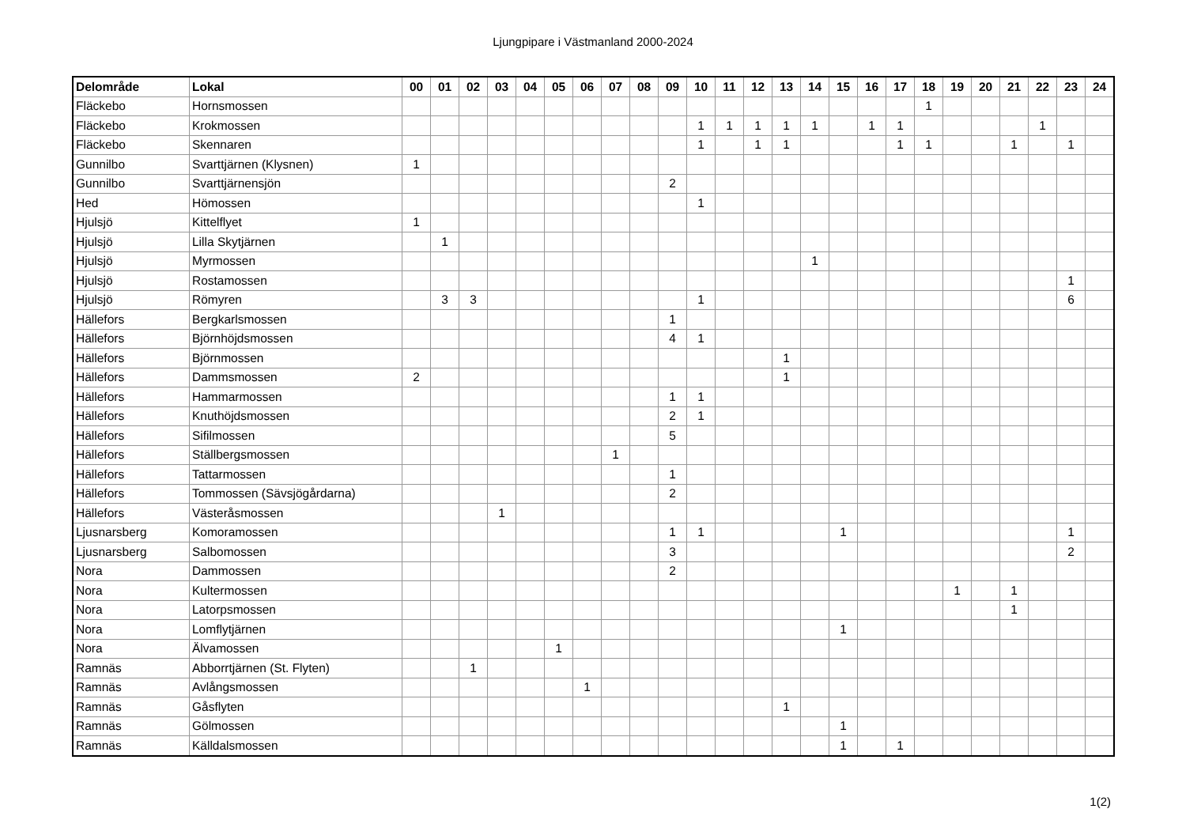Ljungpipare i Västmanland 2000-2024
| Delområde | Lokal | 00 | 01 | 02 | 03 | 04 | 05 | 06 | 07 | 08 | 09 | 10 | 11 | 12 | 13 | 14 | 15 | 16 | 17 | 18 | 19 | 20 | 21 | 22 | 23 | 24 |
| --- | --- | --- | --- | --- | --- | --- | --- | --- | --- | --- | --- | --- | --- | --- | --- | --- | --- | --- | --- | --- | --- | --- | --- | --- | --- | --- |
| Fläckebo | Hornsmossen | | | | | | | | | | | | | | | | | | | 1 | | | | | | |
| Fläckebo | Krokmossen | | | | | | | | | | | 1 | 1 | 1 | 1 | 1 | | 1 | 1 | | | | | 1 | | |
| Fläckebo | Skennaren | | | | | | | | | | | 1 | | 1 | 1 | | | | 1 | 1 | | | 1 | | 1 | |
| Gunnilbo | Svarttjärnen (Klysnen) | 1 | | | | | | | | | | | | | | | | | | | | | | | | |
| Gunnilbo | Svarttjärnensjön | | | | | | | | | | 2 | | | | | | | | | | | | | | | |
| Hed | Hömossen | | | | | | | | | | | 1 | | | | | | | | | | | | | | |
| Hjulsjö | Kittelflyet | 1 | | | | | | | | | | | | | | | | | | | | | | | | |
| Hjulsjö | Lilla Skytjärnen | | 1 | | | | | | | | | | | | | | | | | | | | | | | |
| Hjulsjö | Myrmossen | | | | | | | | | | | | | | | 1 | | | | | | | | | | |
| Hjulsjö | Rostamossen | | | | | | | | | | | | | | | | | | | | | | | | 1 | |
| Hjulsjö | Römyren | | 3 | 3 | | | | | | | | 1 | | | | | | | | | | | | | 6 | |
| Hällefors | Bergkarlsmossen | | | | | | | | | | 1 | | | | | | | | | | | | | | | |
| Hällefors | Björnhöjdsmossen | | | | | | | | | | 4 | 1 | | | | | | | | | | | | | | |
| Hällefors | Björnmossen | | | | | | | | | | | | | | 1 | | | | | | | | | | | |
| Hällefors | Dammsmossen | 2 | | | | | | | | | | | | | 1 | | | | | | | | | | | |
| Hällefors | Hammarmossen | | | | | | | | | | 1 | 1 | | | | | | | | | | | | | | |
| Hällefors | Knuthöjdsmossen | | | | | | | | | | 2 | 1 | | | | | | | | | | | | | | |
| Hällefors | Sifilmossen | | | | | | | | | | 5 | | | | | | | | | | | | | | | |
| Hällefors | Ställbergsmossen | | | | | | | | 1 | | | | | | | | | | | | | | | | | |
| Hällefors | Tattarmossen | | | | | | | | | | 1 | | | | | | | | | | | | | | | |
| Hällefors | Tommossen (Sävsjögårdarna) | | | | | | | | | | 2 | | | | | | | | | | | | | | | |
| Hällefors | Västeråsmossen | | | | 1 | | | | | | | | | | | | | | | | | | | | | |
| Ljusnarsberg | Komoramossen | | | | | | | | | | 1 | 1 | | | | | 1 | | | | | | | | 1 | |
| Ljusnarsberg | Salbomossen | | | | | | | | | | 3 | | | | | | | | | | | | | | 2 | |
| Nora | Dammossen | | | | | | | | | | 2 | | | | | | | | | | | | | | | |
| Nora | Kultermossen | | | | | | | | | | | | | | | | | | | | 1 | | 1 | | | |
| Nora | Latorpsmossen | | | | | | | | | | | | | | | | | | | | | | 1 | | | |
| Nora | Lomflytjärnen | | | | | | | | | | | | | | | | 1 | | | | | | | | | |
| Nora | Älvamossen | | | | | | 1 | | | | | | | | | | | | | | | | | | | |
| Ramnäs | Abborrtjärnen (St. Flyten) | | | 1 | | | | | | | | | | | | | | | | | | | | | | |
| Ramnäs | Avlångsmossen | | | | | | | 1 | | | | | | | | | | | | | | | | | | |
| Ramnäs | Gåsflyten | | | | | | | | | | | | | | 1 | | | | | | | | | | | |
| Ramnäs | Gölmossen | | | | | | | | | | | | | | | | 1 | | | | | | | | | |
| Ramnäs | Källdalsmossen | | | | | | | | | | | | | | | | 1 | | 1 | | | | | | | |
1(2)